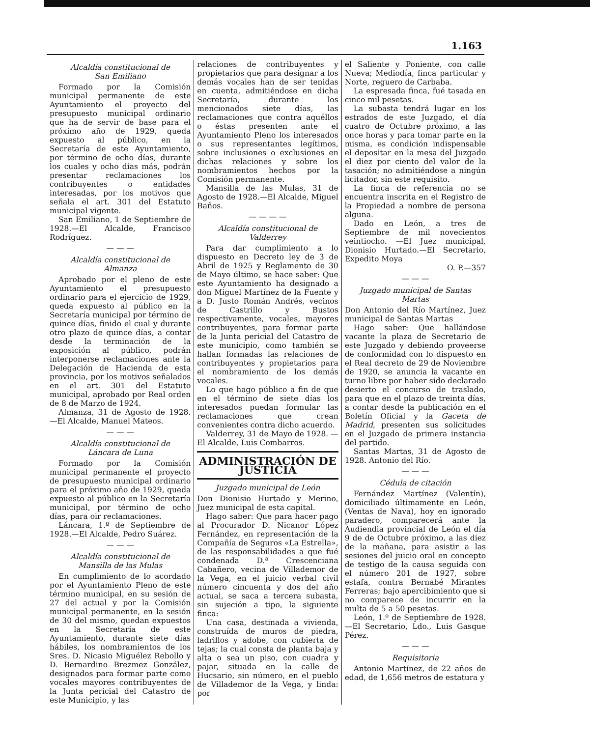1.163
Alcaldía constitucional de
San Emiliano
Formado por la Comisión municipal permanente de este Ayuntamiento el proyecto del presupuesto municipal ordinario que ha de servir de base para el próximo año de 1929, queda expuesto al público, en la Secretaría de este Ayuntamiento, por término de ocho días, durante los cuales y ocho días más, podrán presentar reclamaciones los contribuyentes o entidades interesadas, por los motivos que señala el art. 301 del Estatuto municipal vigente.
San Emiliano, 1 de Septiembre de 1928.—El Alcalde, Francisco Rodríguez.
— — —
Alcaldía constitucional de
Almanza
Aprobado por el pleno de este Ayuntamiento el presupuesto ordinario para el ejercicio de 1929, queda expuesto al público en la Secretaría municipal por término de quince días, finido el cual y durante otro plazo de quince días, a contar desde la terminación de la exposición al público, podrán interponerse reclamaciones ante la Delegación de Hacienda de esta provincia, por los motivos señalados en el art. 301 del Estatuto municipal, aprobado por Real orden de 8 de Marzo de 1924.
Almanza, 31 de Agosto de 1928. —El Alcalde, Manuel Mateos.
— — —
Alcaldía constitucional de
Láncara de Luna
Formado por la Comisión municipal permanente el proyecto de presupuesto municipal ordinario para el próximo año de 1929, queda expuesto al público en la Secretaría municipal, por término de ocho días, para oir reclamaciones.
Láncara, 1.º de Septiembre de 1928.—El Alcalde, Pedro Suárez.
— — —
Alcaldía constitucional de
Mansilla de las Mulas
En cumplimiento de lo acordado por el Ayuntamiento Pleno de este término municipal, en su sesión de 27 del actual y por la Comisión municipal permanente, en la sesión de 30 del mismo, quedan expuestos en la Secretaría de este Ayuntamiento, durante siete días hábiles, los nombramientos de los Sres. D. Nicasio Miguélez Rebollo y D. Bernardino Brezmez González, designados para formar parte como vocales mayores contribuyentes de la Junta pericial del Catastro de este Municipio, y las
relaciones de contribuyentes y propietarios que para designar a los demás vocales han de ser tenidas en cuenta, admitiéndose en dicha Secretaría, durante los mencionados siete días, las reclamaciones que contra aquéllos o éstas presenten ante el Ayuntamiento Pleno los interesados o sus representantes legítimos, sobre inclusiones o exclusiones en dichas relaciones y sobre los nombramientos hechos por la Comisión permanente.
Mansilla de las Mulas, 31 de Agosto de 1928.—El Alcalde, Miguel Baños.
— — — —
Alcaldía constitucional de
Valderrey
Para dar cumplimiento a lo dispuesto en Decreto ley de 3 de Abril de 1925 y Reglamento de 30 de Mayo último, se hace saber: Que este Ayuntamiento ha designado a don Miguel Martínez de la Fuente y a D. Justo Román Andrés, vecinos de Castrillo y Bustos respectivamente, vocales, mayores contribuyentes, para formar parte de la Junta pericial del Catastro de este municipio, como también se hallan formadas las relaciones de contribuyentes y propietarios para el nombramiento de los demás vocales.
Lo que hago público a fin de que en el término de siete días los interesados puedan formular las reclamaciones que crean convenientes contra dicho acuerdo.
Valderrey, 31 de Mayo de 1928. —El Alcalde, Luis Combarros.
ADMINISTRACIÓN DE JUSTICIA
Juzgado municipal de León
Don Dionisio Hurtado y Merino, Juez municipal de esta capital.
Hago saber: Que para hacer pago al Procurador D. Nicanor López Fernández, en representación de la Compañía de Seguros «La Estrella», de las responsabilidades a que fué condenada D.ª Crescenciana Cabañero, vecina de Villademor de la Vega, en el juicio verbal civil número cincuenta y dos del año actual, se saca a tercera subasta, sin sujeción a tipo, la siguiente finca:
Una casa, destinada a vivienda, construída de muros de piedra, ladrillos y adobe, con cubierta de tejas; la cual consta de planta baja y alta o sea un piso, con cuadra y pajar, situada en la calle de Hucsario, sin número, en el pueblo de Villademor de la Vega, y linda: por
el Saliente y Poniente, con calle Nueva; Mediodía, finca particular y Norte, reguero de Carbaba.
La espresada finca, fué tasada en cinco mil pesetas.
La subasta tendrá lugar en los estrados de este Juzgado, el día cuatro de Octubre próximo, a las once horas y para tomar parte en la misma, es condición indispensable el depositar en la mesa del Juzgado el diez por ciento del valor de la tasación; no admitiéndose a ningún licitador, sin este requisito.
La finca de referencia no se encuentra inscrita en el Registro de la Propiedad a nombre de persona alguna.
Dado en León, a tres de Septiembre de mil novecientos veintiocho. —El Juez municipal, Dionisio Hurtado.—El Secretario, Expedito Moya
O. P.—357
— — —
Juzgado municipal de Santas Martas
Don Antonio del Río Martínez, Juez municipal de Santas Martas
Hago saber: Que hallándose vacante la plaza de Secretario de este Juzgado y debiendo proveerse de conformidad con lo dispuesto en el Real decreto de 29 de Noviembre de 1920, se anuncia la vacante en turno libre por haber sido declarado desierto el concurso de traslado, para que en el plazo de treinta días, a contar desde la publicación en el Boletín Oficial y la Gaceta de Madrid, presenten sus solicitudes en el Juzgado de primera instancia del partido.
Santas Martas, 31 de Agosto de 1928. Antonio del Río.
— — —
Cédula de citación
Fernández Martínez (Valentín), domiciliado últimamente en León, (Ventas de Nava), hoy en ignorado paradero, comparecerá ante la Audiendia provincial de León el día 9 de de Octubre próximo, a las diez de la mañana, para asistir a las sesiones del juicio oral en concepto de testigo de la causa seguida con el número 201 de 1927, sobre estafa, contra Bernabé Mirantes Ferreras; bajo apercibimiento que si no comparece de incurrir en la multa de 5 a 50 pesetas.
León, 1.º de Septiembre de 1928. —El Secretario, Ldo., Luis Gasque Pérez.
— — —
Requisitoria
Antonio Martínez, de 22 años de edad, de 1,656 metros de estatura y